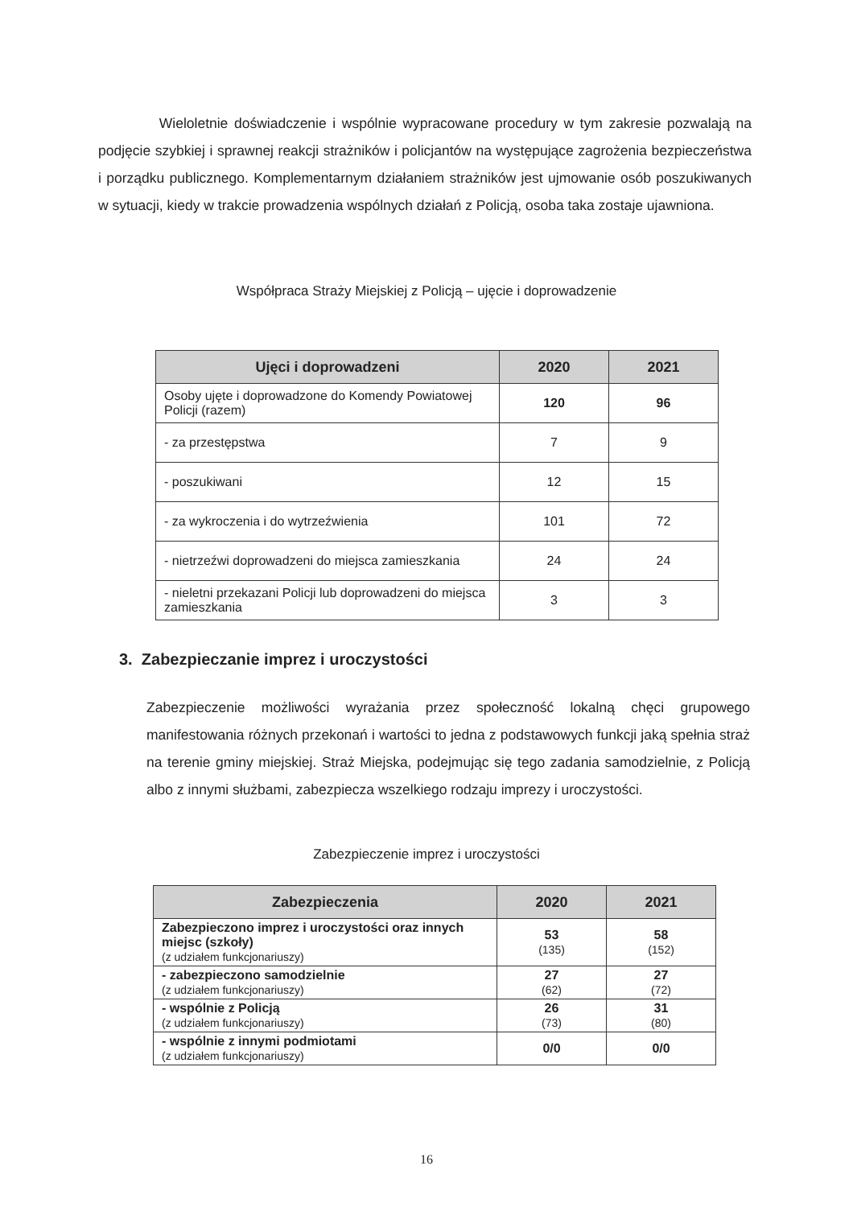Wieloletnie doświadczenie i wspólnie wypracowane procedury w tym zakresie pozwalają na podjęcie szybkiej i sprawnej reakcji strażników i policjantów na występujące zagrożenia bezpieczeństwa i porządku publicznego. Komplementarnym działaniem strażników jest ujmowanie osób poszukiwanych w sytuacji, kiedy w trakcie prowadzenia wspólnych działań z Policją, osoba taka zostaje ujawniona.
Współpraca Straży Miejskiej z Policją – ujęcie i doprowadzenie
| Ujęci i doprowadzeni | 2020 | 2021 |
| --- | --- | --- |
| Osoby ujęte i doprowadzone do Komendy Powiatowej Policji (razem) | 120 | 96 |
| - za przestępstwa | 7 | 9 |
| - poszukiwani | 12 | 15 |
| - za wykroczenia i do wytrzeźwienia | 101 | 72 |
| - nietrzeźwi doprowadzeni do miejsca zamieszkania | 24 | 24 |
| - nieletni przekazani Policji lub doprowadzeni do miejsca zamieszkania | 3 | 3 |
3. Zabezpieczanie imprez i uroczystości
Zabezpieczenie możliwości wyrażania przez społeczność lokalną chęci grupowego manifestowania różnych przekonań i wartości to jedna z podstawowych funkcji jaką spełnia straż na terenie gminy miejskiej. Straż Miejska, podejmując się tego zadania samodzielnie, z Policją albo z innymi służbami, zabezpiecza wszelkiego rodzaju imprezy i uroczystości.
Zabezpieczenie imprez i uroczystości
| Zabezpieczenia | 2020 | 2021 |
| --- | --- | --- |
| Zabezpieczono imprez i uroczystości oraz innych miejsc (szkoły) (z udziałem funkcjonariuszy) | 53 (135) | 58 (152) |
| - zabezpieczono samodzielnie (z udziałem funkcjonariuszy) | 27 (62) | 27 (72) |
| - wspólnie z Policją (z udziałem funkcjonariuszy) | 26 (73) | 31 (80) |
| - wspólnie z innymi podmiotami (z udziałem funkcjonariuszy) | 0/0 | 0/0 |
16